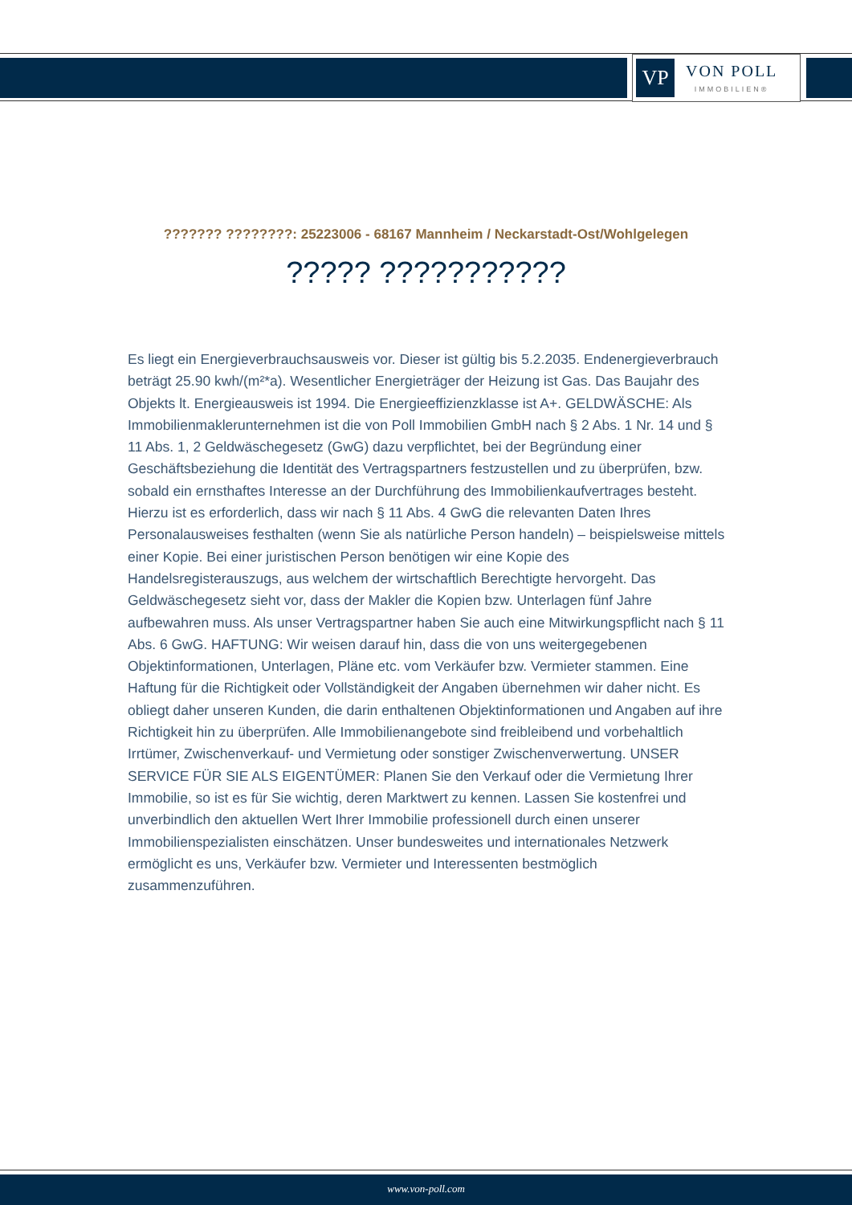VP
VON POLL
IMMOBILIEN®
??????? ????????: 25223006 - 68167 Mannheim / Neckarstadt-Ost/Wohlgelegen
????? ???????????
Es liegt ein Energieverbrauchsausweis vor. Dieser ist gültig bis 5.2.2035. Endenergieverbrauch beträgt 25.90 kwh/(m²*a). Wesentlicher Energieträger der Heizung ist Gas. Das Baujahr des Objekts lt. Energieausweis ist 1994. Die Energieeffizienzklasse ist A+. GELDWÄSCHE: Als Immobilienmaklerunternehmen ist die von Poll Immobilien GmbH nach § 2 Abs. 1 Nr. 14 und § 11 Abs. 1, 2 Geldwäschegesetz (GwG) dazu verpflichtet, bei der Begründung einer Geschäftsbeziehung die Identität des Vertragspartners festzustellen und zu überprüfen, bzw. sobald ein ernsthaftes Interesse an der Durchführung des Immobilienkaufvertrages besteht. Hierzu ist es erforderlich, dass wir nach § 11 Abs. 4 GwG die relevanten Daten Ihres Personalausweises festhalten (wenn Sie als natürliche Person handeln) – beispielsweise mittels einer Kopie. Bei einer juristischen Person benötigen wir eine Kopie des Handelsregisterauszugs, aus welchem der wirtschaftlich Berechtigte hervorgeht. Das Geldwäschegesetz sieht vor, dass der Makler die Kopien bzw. Unterlagen fünf Jahre aufbewahren muss. Als unser Vertragspartner haben Sie auch eine Mitwirkungspflicht nach § 11 Abs. 6 GwG. HAFTUNG: Wir weisen darauf hin, dass die von uns weitergegebenen Objektinformationen, Unterlagen, Pläne etc. vom Verkäufer bzw. Vermieter stammen. Eine Haftung für die Richtigkeit oder Vollständigkeit der Angaben übernehmen wir daher nicht. Es obliegt daher unseren Kunden, die darin enthaltenen Objektinformationen und Angaben auf ihre Richtigkeit hin zu überprüfen. Alle Immobilienangebote sind freibleibend und vorbehaltlich Irrtümer, Zwischenverkauf- und Vermietung oder sonstiger Zwischenverwertung. UNSER SERVICE FÜR SIE ALS EIGENTÜMER: Planen Sie den Verkauf oder die Vermietung Ihrer Immobilie, so ist es für Sie wichtig, deren Marktwert zu kennen. Lassen Sie kostenfrei und unverbindlich den aktuellen Wert Ihrer Immobilie professionell durch einen unserer Immobilienspezialisten einschätzen. Unser bundesweites und internationales Netzwerk ermöglicht es uns, Verkäufer bzw. Vermieter und Interessenten bestmöglich zusammenzuführen.
www.von-poll.com